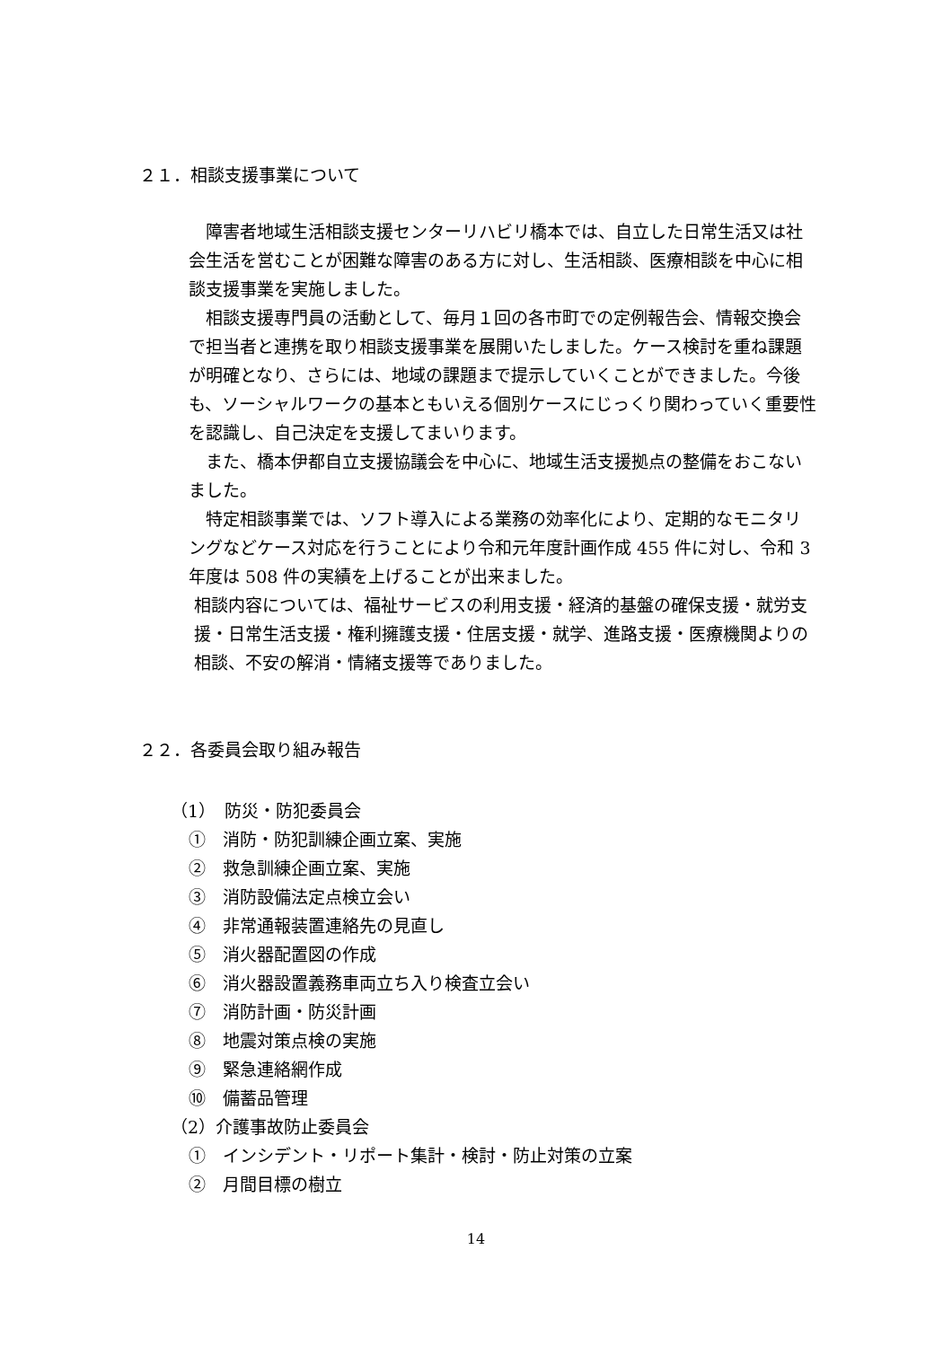２１．相談支援事業について
　障害者地域生活相談支援センターリハビリ橋本では、自立した日常生活又は社会生活を営むことが困難な障害のある方に対し、生活相談、医療相談を中心に相談支援事業を実施しました。
　相談支援専門員の活動として、毎月１回の各市町での定例報告会、情報交換会で担当者と連携を取り相談支援事業を展開いたしました。ケース検討を重ね課題が明確となり、さらには、地域の課題まで提示していくことができました。今後も、ソーシャルワークの基本ともいえる個別ケースにじっくり関わっていく重要性を認識し、自己決定を支援してまいります。
　また、橋本伊都自立支援協議会を中心に、地域生活支援拠点の整備をおこないました。
　特定相談事業では、ソフト導入による業務の効率化により、定期的なモニタリングなどケース対応を行うことにより令和元年度計画作成 455 件に対し、令和 3 年度は 508 件の実績を上げることが出来ました。
相談内容については、福祉サービスの利用支援・経済的基盤の確保支援・就労支援・日常生活支援・権利擁護支援・住居支援・就学、進路支援・医療機関よりの相談、不安の解消・情緒支援等でありました。
２２．各委員会取り組み報告
（1）　防災・防犯委員会
①　消防・防犯訓練企画立案、実施
②　救急訓練企画立案、実施
③　消防設備法定点検立会い
④　非常通報装置連絡先の見直し
⑤　消火器配置図の作成
⑥　消火器設置義務車両立ち入り検査立会い
⑦　消防計画・防災計画
⑧　地震対策点検の実施
⑨　緊急連絡網作成
⑩　備蓄品管理
（2）介護事故防止委員会
①　インシデント・リポート集計・検討・防止対策の立案
②　月間目標の樹立
14